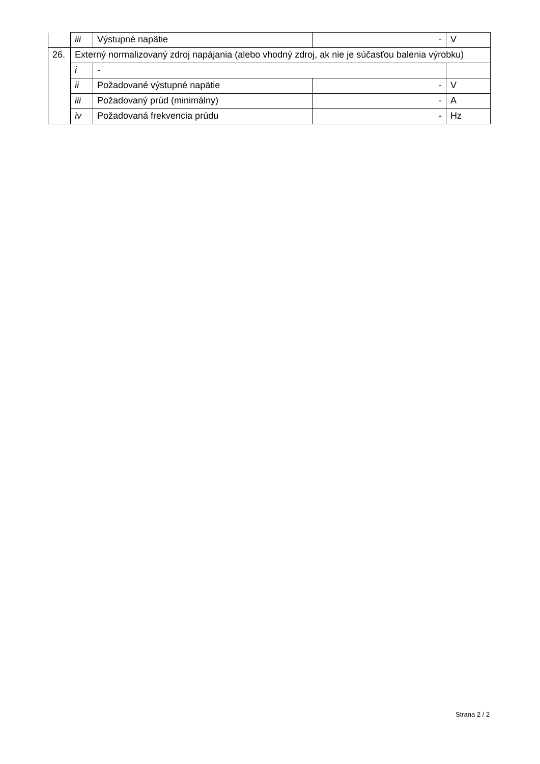| | iii | Výstupné napätie | - | V |
| 26. | Externý normalizovaný zdroj napájania (alebo vhodný zdroj, ak nie je súčasťou balenia výrobku) | | | |
| | i | - | | |
| | ii | Požadované výstupné napätie | - | V |
| | iii | Požadovaný prúd (minimálny) | - | A |
| | iv | Požadovaná frekvencia prúdu | - | Hz |
Strana 2 / 2